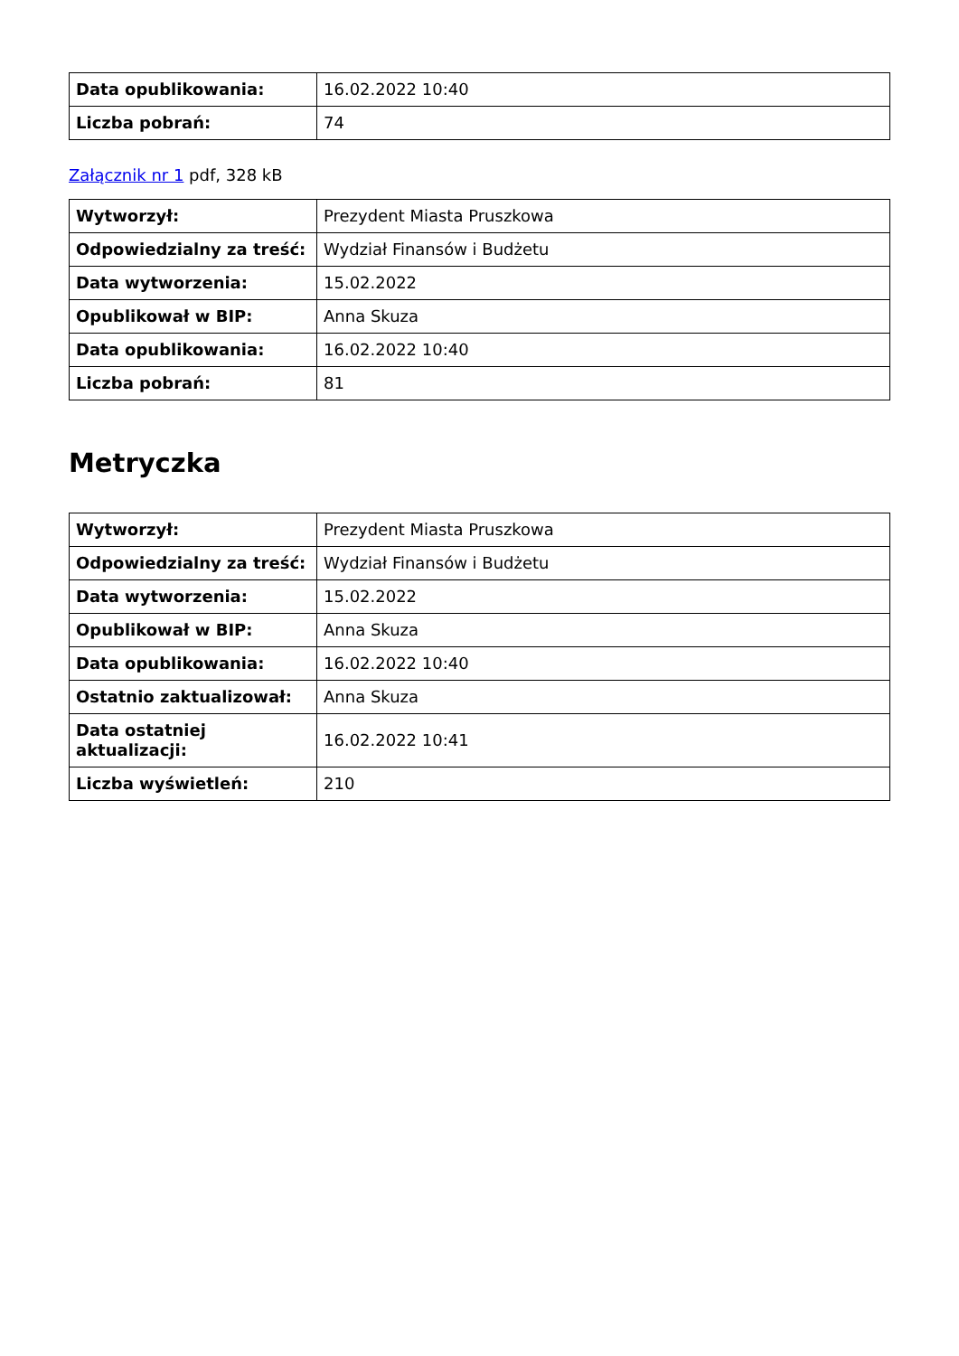| Data opublikowania: | 16.02.2022 10:40 |
| Liczba pobrań: | 74 |
Załącznik nr 1 pdf, 328 kB
| Wytworzył: | Prezydent Miasta Pruszkowa |
| Odpowiedzialny za treść: | Wydział Finansów i Budżetu |
| Data wytworzenia: | 15.02.2022 |
| Opublikował w BIP: | Anna Skuza |
| Data opublikowania: | 16.02.2022 10:40 |
| Liczba pobrań: | 81 |
Metryczka
| Wytworzył: | Prezydent Miasta Pruszkowa |
| Odpowiedzialny za treść: | Wydział Finansów i Budżetu |
| Data wytworzenia: | 15.02.2022 |
| Opublikował w BIP: | Anna Skuza |
| Data opublikowania: | 16.02.2022 10:40 |
| Ostatnio zaktualizował: | Anna Skuza |
| Data ostatniej aktualizacji: | 16.02.2022 10:41 |
| Liczba wyświetleń: | 210 |